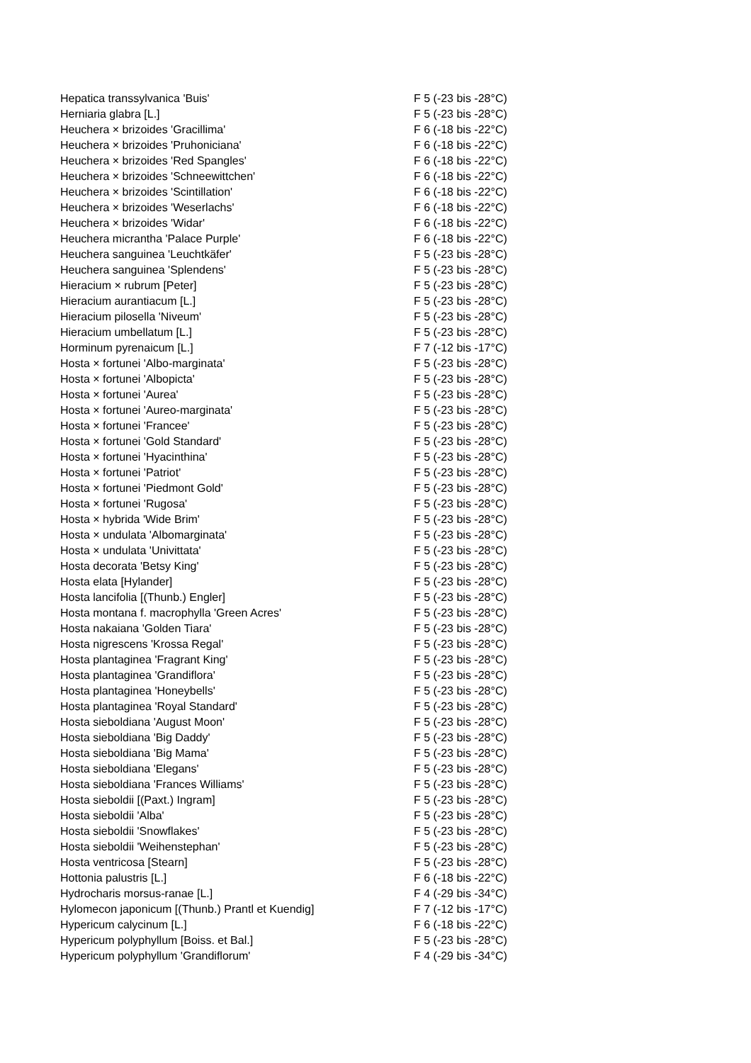| Hepatica transsylvanica 'Buis' | F 5 (-23 bis -28°C) |
| Herniaria glabra [L.] | F 5 (-23 bis -28°C) |
| Heuchera × brizoides 'Gracillima' | F 6 (-18 bis -22°C) |
| Heuchera × brizoides 'Pruhoniciana' | F 6 (-18 bis -22°C) |
| Heuchera × brizoides 'Red Spangles' | F 6 (-18 bis -22°C) |
| Heuchera × brizoides 'Schneewittchen' | F 6 (-18 bis -22°C) |
| Heuchera × brizoides 'Scintillation' | F 6 (-18 bis -22°C) |
| Heuchera × brizoides 'Weserlachs' | F 6 (-18 bis -22°C) |
| Heuchera × brizoides 'Widar' | F 6 (-18 bis -22°C) |
| Heuchera micrantha 'Palace Purple' | F 6 (-18 bis -22°C) |
| Heuchera sanguinea 'Leuchtkäfer' | F 5 (-23 bis -28°C) |
| Heuchera sanguinea 'Splendens' | F 5 (-23 bis -28°C) |
| Hieracium × rubrum [Peter] | F 5 (-23 bis -28°C) |
| Hieracium aurantiacum [L.] | F 5 (-23 bis -28°C) |
| Hieracium pilosella 'Niveum' | F 5 (-23 bis -28°C) |
| Hieracium umbellatum [L.] | F 5 (-23 bis -28°C) |
| Horminum pyrenaicum [L.] | F 7 (-12 bis -17°C) |
| Hosta × fortunei 'Albo-marginata' | F 5 (-23 bis -28°C) |
| Hosta × fortunei 'Albopicta' | F 5 (-23 bis -28°C) |
| Hosta × fortunei 'Aurea' | F 5 (-23 bis -28°C) |
| Hosta × fortunei 'Aureo-marginata' | F 5 (-23 bis -28°C) |
| Hosta × fortunei 'Francee' | F 5 (-23 bis -28°C) |
| Hosta × fortunei 'Gold Standard' | F 5 (-23 bis -28°C) |
| Hosta × fortunei 'Hyacinthina' | F 5 (-23 bis -28°C) |
| Hosta × fortunei 'Patriot' | F 5 (-23 bis -28°C) |
| Hosta × fortunei 'Piedmont Gold' | F 5 (-23 bis -28°C) |
| Hosta × fortunei 'Rugosa' | F 5 (-23 bis -28°C) |
| Hosta × hybrida 'Wide Brim' | F 5 (-23 bis -28°C) |
| Hosta × undulata 'Albomarginata' | F 5 (-23 bis -28°C) |
| Hosta × undulata 'Univittata' | F 5 (-23 bis -28°C) |
| Hosta decorata 'Betsy King' | F 5 (-23 bis -28°C) |
| Hosta elata [Hylander] | F 5 (-23 bis -28°C) |
| Hosta lancifolia [(Thunb.) Engler] | F 5 (-23 bis -28°C) |
| Hosta montana f. macrophylla 'Green Acres' | F 5 (-23 bis -28°C) |
| Hosta nakaiana 'Golden Tiara' | F 5 (-23 bis -28°C) |
| Hosta nigrescens 'Krossa Regal' | F 5 (-23 bis -28°C) |
| Hosta plantaginea 'Fragrant King' | F 5 (-23 bis -28°C) |
| Hosta plantaginea 'Grandiflora' | F 5 (-23 bis -28°C) |
| Hosta plantaginea 'Honeybells' | F 5 (-23 bis -28°C) |
| Hosta plantaginea 'Royal Standard' | F 5 (-23 bis -28°C) |
| Hosta sieboldiana 'August Moon' | F 5 (-23 bis -28°C) |
| Hosta sieboldiana 'Big Daddy' | F 5 (-23 bis -28°C) |
| Hosta sieboldiana 'Big Mama' | F 5 (-23 bis -28°C) |
| Hosta sieboldiana 'Elegans' | F 5 (-23 bis -28°C) |
| Hosta sieboldiana 'Frances Williams' | F 5 (-23 bis -28°C) |
| Hosta sieboldii [(Paxt.) Ingram] | F 5 (-23 bis -28°C) |
| Hosta sieboldii 'Alba' | F 5 (-23 bis -28°C) |
| Hosta sieboldii 'Snowflakes' | F 5 (-23 bis -28°C) |
| Hosta sieboldii 'Weihenstephan' | F 5 (-23 bis -28°C) |
| Hosta ventricosa [Stearn] | F 5 (-23 bis -28°C) |
| Hottonia palustris [L.] | F 6 (-18 bis -22°C) |
| Hydrocharis morsus-ranae [L.] | F 4 (-29 bis -34°C) |
| Hylomecon japonicum [(Thunb.) Prantl et Kuendig] | F 7 (-12 bis -17°C) |
| Hypericum calycinum [L.] | F 6 (-18 bis -22°C) |
| Hypericum polyphyllum [Boiss. et Bal.] | F 5 (-23 bis -28°C) |
| Hypericum polyphyllum 'Grandiflorum' | F 4 (-29 bis -34°C) |